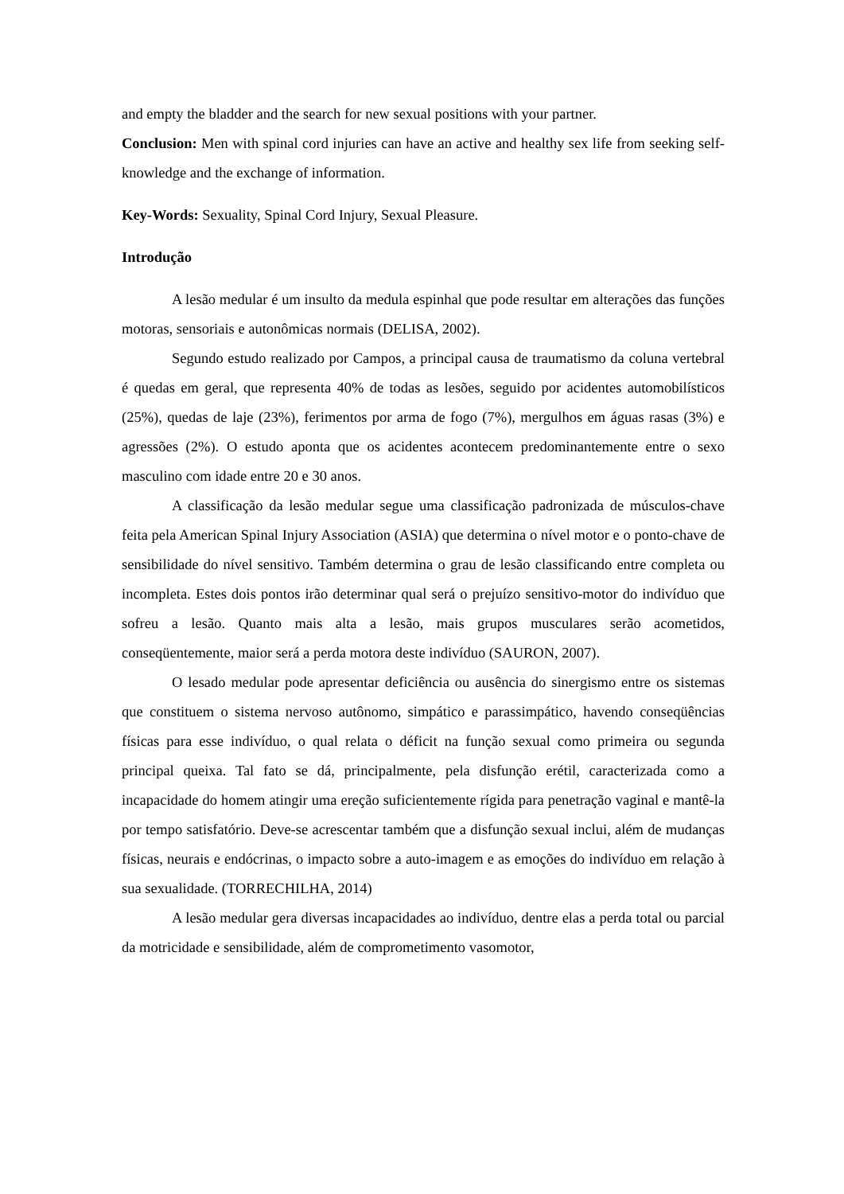and empty the bladder and the search for new sexual positions with your partner.
Conclusion: Men with spinal cord injuries can have an active and healthy sex life from seeking self-knowledge and the exchange of information.
Key-Words: Sexuality, Spinal Cord Injury, Sexual Pleasure.
Introdução
A lesão medular é um insulto da medula espinhal que pode resultar em alterações das funções motoras, sensoriais e autonômicas normais (DELISA, 2002).
Segundo estudo realizado por Campos, a principal causa de traumatismo da coluna vertebral é quedas em geral, que representa 40% de todas as lesões, seguido por acidentes automobilísticos (25%), quedas de laje (23%), ferimentos por arma de fogo (7%), mergulhos em águas rasas (3%) e agressões (2%). O estudo aponta que os acidentes acontecem predominantemente entre o sexo masculino com idade entre 20 e 30 anos.
A classificação da lesão medular segue uma classificação padronizada de músculos-chave feita pela American Spinal Injury Association (ASIA) que determina o nível motor e o ponto-chave de sensibilidade do nível sensitivo. Também determina o grau de lesão classificando entre completa ou incompleta. Estes dois pontos irão determinar qual será o prejuízo sensitivo-motor do indivíduo que sofreu a lesão. Quanto mais alta a lesão, mais grupos musculares serão acometidos, conseqüentemente, maior será a perda motora deste indivíduo (SAURON, 2007).
O lesado medular pode apresentar deficiência ou ausência do sinergismo entre os sistemas que constituem o sistema nervoso autônomo, simpático e parassimpático, havendo conseqüências físicas para esse indivíduo, o qual relata o déficit na função sexual como primeira ou segunda principal queixa. Tal fato se dá, principalmente, pela disfunção erétil, caracterizada como a incapacidade do homem atingir uma ereção suficientemente rígida para penetração vaginal e mantê-la por tempo satisfatório. Deve-se acrescentar também que a disfunção sexual inclui, além de mudanças físicas, neurais e endócrinas, o impacto sobre a auto-imagem e as emoções do indivíduo em relação à sua sexualidade. (TORRECHILHA, 2014)
A lesão medular gera diversas incapacidades ao indivíduo, dentre elas a perda total ou parcial da motricidade e sensibilidade, além de comprometimento vasomotor,